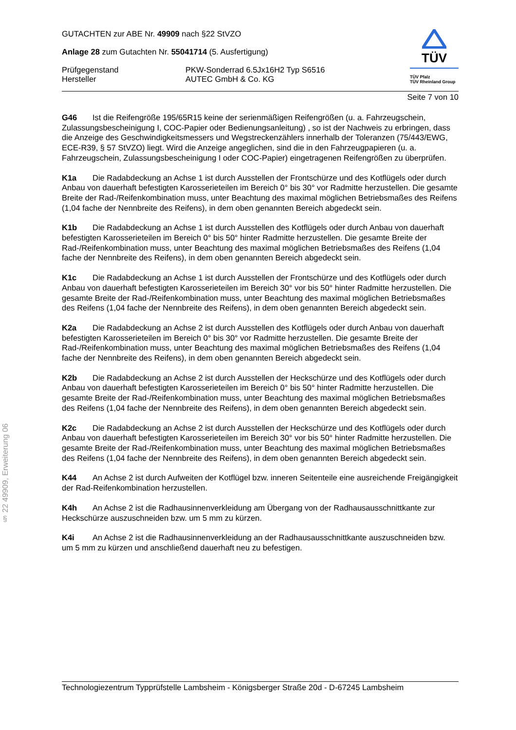§ 22 49909, Erweiterung 06
GUTACHTEN zur ABE Nr. 49909 nach §22 StVZO
Anlage 28 zum Gutachten Nr. 55041714 (5. Ausfertigung)
Prüfgegenstand PKW-Sonderrad 6.5Jx16H2 Typ S6516
Hersteller AUTEC GmbH & Co. KG
TÜV
TÜV Pfalz
TÜV Rheinland Group
Seite 7 von 10
G46 Ist die Reifengröße 195/65R15 keine der serienmäßigen Reifengrößen (u. a. Fahrzeugschein, Zulassungsbescheinigung I, COC-Papier oder Bedienungsanleitung) , so ist der Nachweis zu erbringen, dass die Anzeige des Geschwindigkeitsmessers und Wegstreckenzählers innerhalb der Toleranzen (75/443/EWG, ECE-R39, § 57 StVZO) liegt. Wird die Anzeige angeglichen, sind die in den Fahrzeugpapieren (u. a. Fahrzeugschein, Zulassungsbescheinigung I oder COC-Papier) eingetragenen Reifengrößen zu überprüfen.
K1a Die Radabdeckung an Achse 1 ist durch Ausstellen der Frontschürze und des Kotflügels oder durch Anbau von dauerhaft befestigten Karosserieteilen im Bereich 0° bis 30° vor Radmitte herzustellen. Die gesamte Breite der Rad-/Reifenkombination muss, unter Beachtung des maximal möglichen Betriebsmaßes des Reifens (1,04 fache der Nennbreite des Reifens), in dem oben genannten Bereich abgedeckt sein.
K1b Die Radabdeckung an Achse 1 ist durch Ausstellen des Kotflügels oder durch Anbau von dauerhaft befestigten Karosserieteilen im Bereich 0° bis 50° hinter Radmitte herzustellen. Die gesamte Breite der Rad-/Reifenkombination muss, unter Beachtung des maximal möglichen Betriebsmaßes des Reifens (1,04 fache der Nennbreite des Reifens), in dem oben genannten Bereich abgedeckt sein.
K1c Die Radabdeckung an Achse 1 ist durch Ausstellen der Frontschürze und des Kotflügels oder durch Anbau von dauerhaft befestigten Karosserieteilen im Bereich 30° vor bis 50° hinter Radmitte herzustellen. Die gesamte Breite der Rad-/Reifenkombination muss, unter Beachtung des maximal möglichen Betriebsmaßes des Reifens (1,04 fache der Nennbreite des Reifens), in dem oben genannten Bereich abgedeckt sein.
K2a Die Radabdeckung an Achse 2 ist durch Ausstellen des Kotflügels oder durch Anbau von dauerhaft befestigten Karosserieteilen im Bereich 0° bis 30° vor Radmitte herzustellen. Die gesamte Breite der Rad-/Reifenkombination muss, unter Beachtung des maximal möglichen Betriebsmaßes des Reifens (1,04 fache der Nennbreite des Reifens), in dem oben genannten Bereich abgedeckt sein.
K2b Die Radabdeckung an Achse 2 ist durch Ausstellen der Heckschürze und des Kotflügels oder durch Anbau von dauerhaft befestigten Karosserieteilen im Bereich 0° bis 50° hinter Radmitte herzustellen. Die gesamte Breite der Rad-/Reifenkombination muss, unter Beachtung des maximal möglichen Betriebsmaßes des Reifens (1,04 fache der Nennbreite des Reifens), in dem oben genannten Bereich abgedeckt sein.
K2c Die Radabdeckung an Achse 2 ist durch Ausstellen der Heckschürze und des Kotflügels oder durch Anbau von dauerhaft befestigten Karosserieteilen im Bereich 30° vor bis 50° hinter Radmitte herzustellen. Die gesamte Breite der Rad-/Reifenkombination muss, unter Beachtung des maximal möglichen Betriebsmaßes des Reifens (1,04 fache der Nennbreite des Reifens), in dem oben genannten Bereich abgedeckt sein.
K44 An Achse 2 ist durch Aufweiten der Kotflügel bzw. inneren Seitenteile eine ausreichende Freigängigkeit der Rad-Reifenkombination herzustellen.
K4h An Achse 2 ist die Radhausinnenverkleidung am Übergang von der Radhausausschnittkante zur Heckschürze auszuschneiden bzw. um 5 mm zu kürzen.
K4i An Achse 2 ist die Radhausinnenverkleidung an der Radhausausschnittkante auszuschneiden bzw. um 5 mm zu kürzen und anschließend dauerhaft neu zu befestigen.
Technologiezentrum Typprüfstelle Lambsheim - Königsberger Straße 20d - D-67245 Lambsheim